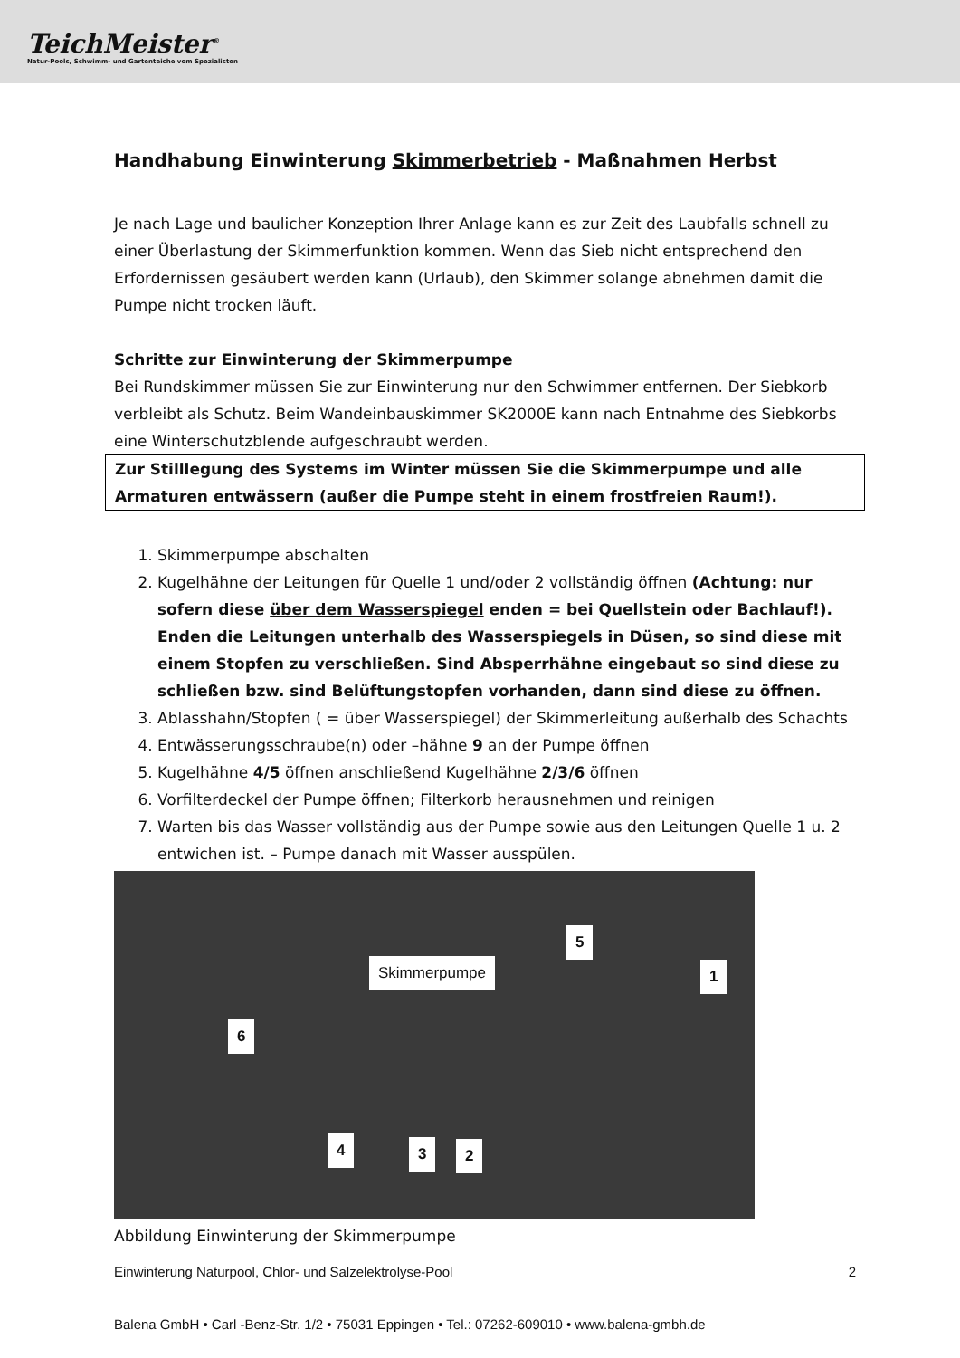TeichMeister<sup>®</sup>
Natur-Pools, Schwimm- und Gartenteiche vom Spezialisten
Handhabung Einwinterung Skimmerbetrieb - Maßnahmen Herbst
Je nach Lage und baulicher Konzeption Ihrer Anlage kann es zur Zeit des Laubfalls schnell zu einer Überlastung der Skimmerfunktion kommen. Wenn das Sieb nicht entsprechend den Erfordernissen gesäubert werden kann (Urlaub), den Skimmer solange abnehmen damit die Pumpe nicht trocken läuft.
Schritte zur Einwinterung der Skimmerpumpe
Bei Rundskimmer müssen Sie zur Einwinterung nur den Schwimmer entfernen. Der Siebkorb verbleibt als Schutz. Beim Wandeinbauskimmer SK2000E kann nach Entnahme des Siebkorbs eine Winterschutzblende aufgeschraubt werden.
Zur Stilllegung des Systems im Winter müssen Sie die Skimmerpumpe und alle Armaturen entwässern (außer die Pumpe steht in einem frostfreien Raum!).
1. Skimmerpumpe abschalten
2. Kugelhähne der Leitungen für Quelle 1 und/oder 2 vollständig öffnen (Achtung: nur sofern diese über dem Wasserspiegel enden = bei Quellstein oder Bachlauf!). Enden die Leitungen unterhalb des Wasserspiegels in Düsen, so sind diese mit einem Stopfen zu verschließen. Sind Absperrhähne eingebaut so sind diese zu schließen bzw. sind Belüftungstopfen vorhanden, dann sind diese zu öffnen.
3. Ablasshahn/Stopfen ( = über Wasserspiegel) der Skimmerleitung außerhalb des Schachts
4. Entwässerungsschraube(n) oder –hähne 9 an der Pumpe öffnen
5. Kugelhähne 4/5 öffnen anschließend Kugelhähne 2/3/6 öffnen
6. Vorfilterdeckel der Pumpe öffnen; Filterkorb herausnehmen und reinigen
7. Warten bis das Wasser vollständig aus der Pumpe sowie aus den Leitungen Quelle 1 u. 2 entwichen ist. – Pumpe danach mit Wasser ausspülen.
5
Skimmerpumpe 1
6
4 3 2
Abbildung Einwinterung der Skimmerpumpe
Einwinterung Naturpool, Chlor- und Salzelektrolyse-Pool 2
Balena GmbH • Carl -Benz-Str. 1/2 • 75031 Eppingen • Tel.: 07262-609010 • www.balena-gmbh.de